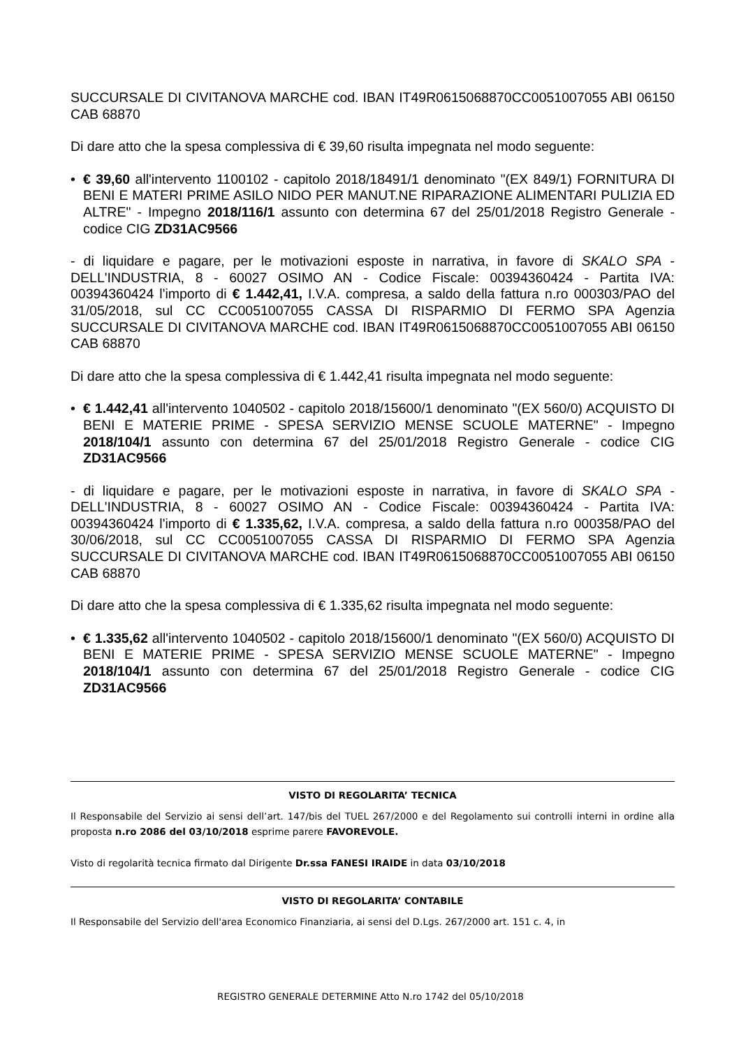SUCCURSALE DI CIVITANOVA MARCHE cod. IBAN IT49R0615068870CC0051007055 ABI 06150 CAB 68870
Di dare atto che la spesa complessiva di € 39,60 risulta impegnata nel modo seguente:
• € 39,60 all'intervento 1100102 - capitolo 2018/18491/1 denominato "(EX 849/1) FORNITURA DI BENI E MATERI PRIME ASILO NIDO PER MANUT.NE RIPARAZIONE ALIMENTARI PULIZIA ED ALTRE" - Impegno 2018/116/1 assunto con determina 67 del 25/01/2018 Registro Generale - codice CIG ZD31AC9566
- di liquidare e pagare, per le motivazioni esposte in narrativa, in favore di SKALO SPA - DELL'INDUSTRIA, 8 - 60027 OSIMO AN - Codice Fiscale: 00394360424 - Partita IVA: 00394360424 l'importo di € 1.442,41, I.V.A. compresa, a saldo della fattura n.ro 000303/PAO del 31/05/2018, sul CC CC0051007055 CASSA DI RISPARMIO DI FERMO SPA Agenzia SUCCURSALE DI CIVITANOVA MARCHE cod. IBAN IT49R0615068870CC0051007055 ABI 06150 CAB 68870
Di dare atto che la spesa complessiva di € 1.442,41 risulta impegnata nel modo seguente:
• € 1.442,41 all'intervento 1040502 - capitolo 2018/15600/1 denominato "(EX 560/0) ACQUISTO DI BENI E MATERIE PRIME - SPESA SERVIZIO MENSE SCUOLE MATERNE" - Impegno 2018/104/1 assunto con determina 67 del 25/01/2018 Registro Generale - codice CIG ZD31AC9566
- di liquidare e pagare, per le motivazioni esposte in narrativa, in favore di SKALO SPA - DELL'INDUSTRIA, 8 - 60027 OSIMO AN - Codice Fiscale: 00394360424 - Partita IVA: 00394360424 l'importo di € 1.335,62, I.V.A. compresa, a saldo della fattura n.ro 000358/PAO del 30/06/2018, sul CC CC0051007055 CASSA DI RISPARMIO DI FERMO SPA Agenzia SUCCURSALE DI CIVITANOVA MARCHE cod. IBAN IT49R0615068870CC0051007055 ABI 06150 CAB 68870
Di dare atto che la spesa complessiva di € 1.335,62 risulta impegnata nel modo seguente:
• € 1.335,62 all'intervento 1040502 - capitolo 2018/15600/1 denominato "(EX 560/0) ACQUISTO DI BENI E MATERIE PRIME - SPESA SERVIZIO MENSE SCUOLE MATERNE" - Impegno 2018/104/1 assunto con determina 67 del 25/01/2018 Registro Generale - codice CIG ZD31AC9566
VISTO DI REGOLARITA’ TECNICA
Il Responsabile del Servizio ai sensi dell’art. 147/bis del TUEL 267/2000 e del Regolamento sui controlli interni in ordine alla proposta n.ro 2086 del 03/10/2018 esprime parere FAVOREVOLE.
Visto di regolarità tecnica firmato dal Dirigente Dr.ssa FANESI IRAIDE in data 03/10/2018
VISTO DI REGOLARITA’ CONTABILE
Il Responsabile del Servizio dell'area Economico Finanziaria, ai sensi del D.Lgs. 267/2000 art. 151 c. 4, in
REGISTRO GENERALE DETERMINE Atto N.ro 1742 del 05/10/2018